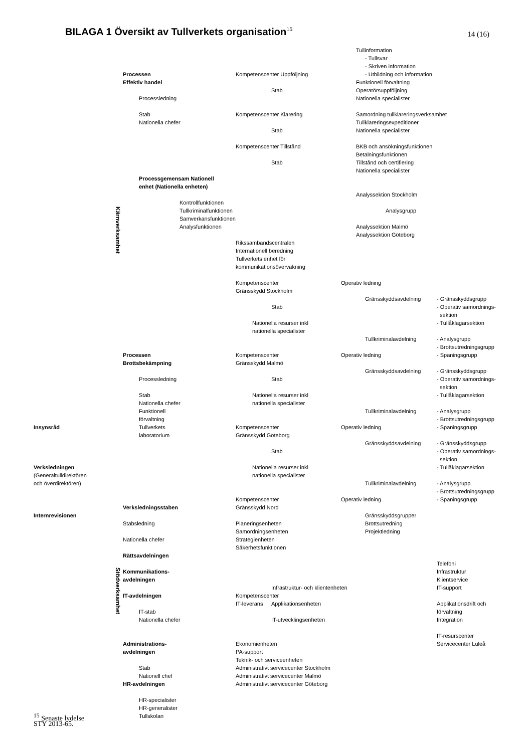BILAGA 1 Översikt av Tullverkets organisation<sup>15</sup>
14 (16)
Tullinformation
- Tullsvar
- Skriven information
Processen Kompetenscenter Uppföljning - Utbildning och information
Effektiv handel Funktionell förvaltning
Stab Operatörsuppföljning
Processledning Nationella specialister
Stab Kompetenscenter Klarering Samordning tullklareringsverksamhet
Nationella chefer Tullklareringsexpeditioner
Stab Nationella specialister
Kompetenscenter Tillstånd BKB och ansökningsfunktionen
Betalningsfunktionen
Stab Tillstånd och certifiering
Nationella specialister
Processgemensam Nationell
enhet (Nationella enheten)
Analyssektion Stockholm
Kontrollfunktionen
Kärnverksamhet Tullkriminalfunktionen Analysgrupp
Samverkansfunktionen
Analysfunktionen Analyssektion Malmö
Analyssektion Göteborg
Rikssambandscentralen
Internationell beredning
Tullverkets enhet för
kommunikationsövervakning
Kompetenscenter Operativ ledning
Gränsskydd Stockholm
Gränsskyddsavdelning - Gränsskyddsgrupp
Stab - Operativ samordnings-
sektion
Nationella resurser inkl - Tullåklagarsektion
nationella specialister
Tullkriminalavdelning - Analysgrupp
- Brottsutredningsgrupp
Processen Kompetenscenter Operativ ledning - Spaningsgrupp
Brottsbekämpning Gränsskydd Malmö
Gränsskyddsavdelning - Gränsskyddsgrupp
Processledning Stab - Operativ samordnings-
sektion
Stab Nationella resurser inkl - Tullåklagarsektion
Nationella chefer nationella specialister
Funktionell Tullkriminalavdelning - Analysgrupp
förvaltning - Brottsutredningsgrupp
Insynsråd Tullverkets Kompetenscenter Operativ ledning - Spaningsgrupp
laboratorium Gränsskydd Göteborg
Gränsskyddsavdelning - Gränsskyddsgrupp
Stab - Operativ samordnings-
sektion
Verksledningen Nationella resurser inkl - Tullåklagarsektion
(Generaltulldirektören nationella specialister
och överdirektören) Tullkriminalavdelning - Analysgrupp
- Brottsutredningsgrupp
Kompetenscenter Operativ ledning - Spaningsgrupp
Verksledningsstaben Gränsskydd Nord
Internrevisionen Gränsskyddsgrupper
Stabsledning Planeringsenheten Brottsutredning
Samordningsenheten Projektledning
Nationella chefer Strategienheten
Säkerhetsfunktionen
Rättsavdelningen
Telefoni
Stödverksamhet Kommunikations- Infrastruktur
avdelningen Klientservice
Infrastruktur- och klientenheten IT-support
IT-avdelningen Kompetenscenter
IT-leverans Applikationsenheten Applikationsdrift och
IT-stab förvaltning
Nationella chefer IT-utvecklingsenheten Integration
IT-resurscenter
Administrations- Ekonomienheten Servicecenter Luleå
avdelningen PA-support
Teknik- och serviceenheten
Stab Administrativt servicecenter Stockholm
Nationell chef Administrativt servicecenter Malmö
HR-avdelningen Administrativt servicecenter Göteborg
HR-specialister
HR-generalister
<sup>15</sup> Senaste lydelse Tullskolan
STY 2013-65.